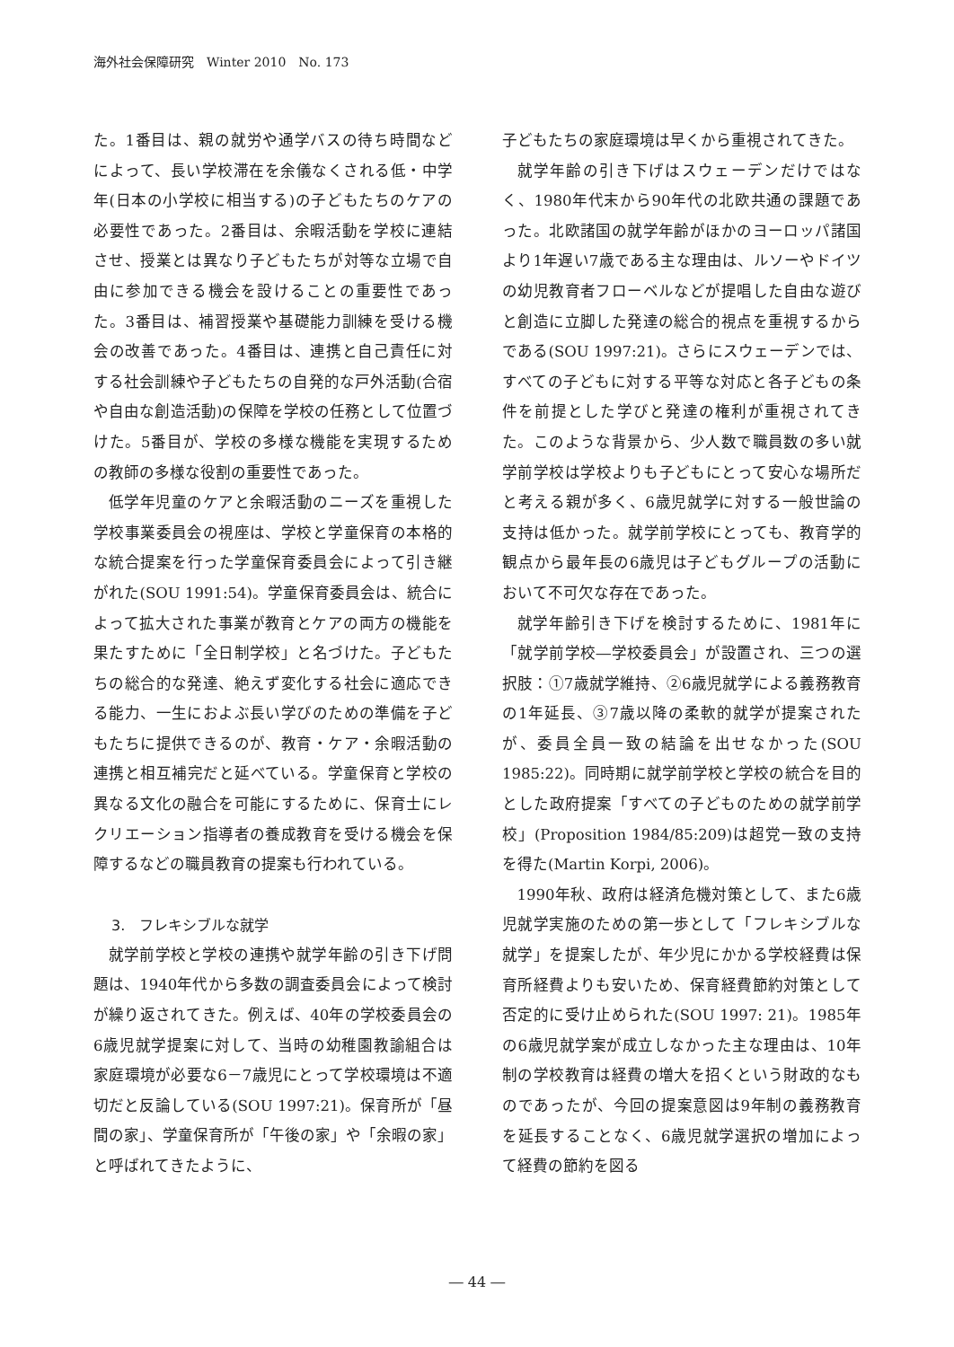海外社会保障研究　Winter 2010　No. 173
た。1番目は、親の就労や通学バスの待ち時間などによって、長い学校滞在を余儀なくされる低・中学年(日本の小学校に相当する)の子どもたちのケアの必要性であった。2番目は、余暇活動を学校に連結させ、授業とは異なり子どもたちが対等な立場で自由に参加できる機会を設けることの重要性であった。3番目は、補習授業や基礎能力訓練を受ける機会の改善であった。4番目は、連携と自己責任に対する社会訓練や子どもたちの自発的な戸外活動(合宿や自由な創造活動)の保障を学校の任務として位置づけた。5番目が、学校の多様な機能を実現するための教師の多様な役割の重要性であった。
低学年児童のケアと余暇活動のニーズを重視した学校事業委員会の視座は、学校と学童保育の本格的な統合提案を行った学童保育委員会によって引き継がれた(SOU 1991:54)。学童保育委員会は、統合によって拡大された事業が教育とケアの両方の機能を果たすために「全日制学校」と名づけた。子どもたちの総合的な発達、絶えず変化する社会に適応できる能力、一生におよぶ長い学びのための準備を子どもたちに提供できるのが、教育・ケア・余暇活動の連携と相互補完だと延べている。学童保育と学校の異なる文化の融合を可能にするために、保育士にレクリエーション指導者の養成教育を受ける機会を保障するなどの職員教育の提案も行われている。
3.　フレキシブルな就学
就学前学校と学校の連携や就学年齢の引き下げ問題は、1940年代から多数の調査委員会によって検討が繰り返されてきた。例えば、40年の学校委員会の6歳児就学提案に対して、当時の幼稚園教諭組合は家庭環境が必要な6－7歳児にとって学校環境は不適切だと反論している(SOU 1997:21)。保育所が「昼間の家」、学童保育所が「午後の家」や「余暇の家」と呼ばれてきたように、
子どもたちの家庭環境は早くから重視されてきた。
就学年齢の引き下げはスウェーデンだけではなく、1980年代末から90年代の北欧共通の課題であった。北欧諸国の就学年齢がほかのヨーロッパ諸国より1年遅い7歳である主な理由は、ルソーやドイツの幼児教育者フローベルなどが提唱した自由な遊びと創造に立脚した発達の総合的視点を重視するからである(SOU 1997:21)。さらにスウェーデンでは、すべての子どもに対する平等な対応と各子どもの条件を前提とした学びと発達の権利が重視されてきた。このような背景から、少人数で職員数の多い就学前学校は学校よりも子どもにとって安心な場所だと考える親が多く、6歳児就学に対する一般世論の支持は低かった。就学前学校にとっても、教育学的観点から最年長の6歳児は子どもグループの活動において不可欠な存在であった。
就学年齢引き下げを検討するために、1981年に「就学前学校―学校委員会」が設置され、三つの選択肢：①7歳就学維持、②6歳児就学による義務教育の1年延長、③7歳以降の柔軟的就学が提案されたが、委員全員一致の結論を出せなかった(SOU 1985:22)。同時期に就学前学校と学校の統合を目的とした政府提案「すべての子どものための就学前学校」(Proposition 1984/85:209)は超党一致の支持を得た(Martin Korpi, 2006)。
1990年秋、政府は経済危機対策として、また6歳児就学実施のための第一歩として「フレキシブルな就学」を提案したが、年少児にかかる学校経費は保育所経費よりも安いため、保育経費節約対策として否定的に受け止められた(SOU 1997: 21)。1985年の6歳児就学案が成立しなかった主な理由は、10年制の学校教育は経費の増大を招くという財政的なものであったが、今回の提案意図は9年制の義務教育を延長することなく、6歳児就学選択の増加によって経費の節約を図る
― 44 ―